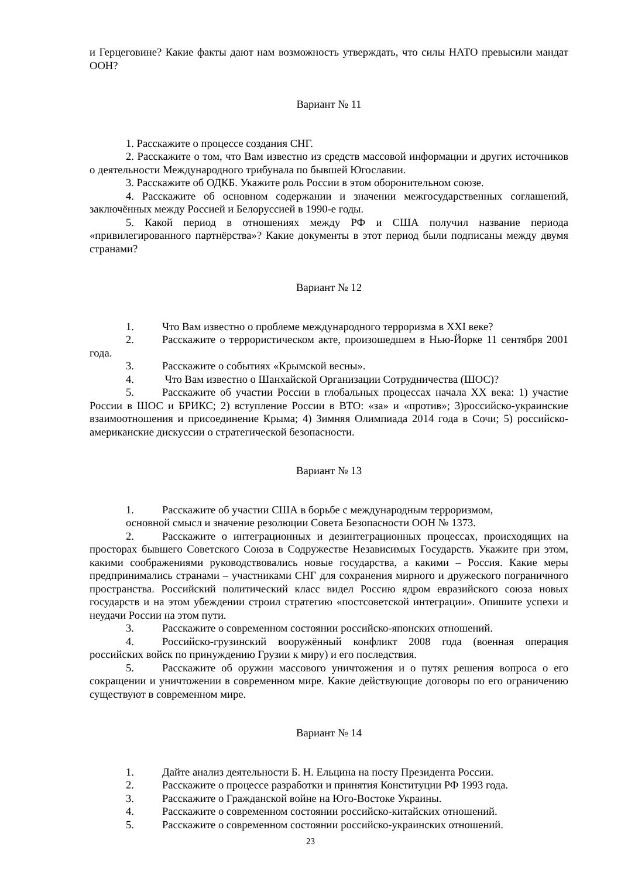и Герцеговине? Какие факты дают нам возможность утверждать, что силы НАТО превысили мандат ООН?
Вариант № 11
1. Расскажите о процессе создания СНГ.
2. Расскажите о том, что Вам известно из средств массовой информации и других источников о деятельности Международного трибунала по бывшей Югославии.
3. Расскажите об ОДКБ. Укажите роль России в этом оборонительном союзе.
4. Расскажите об основном содержании и значении межгосударственных соглашений, заключённых между Россией и Белоруссией в 1990-е годы.
5. Какой период в отношениях между РФ и США получил название периода «привилегированного партнёрства»? Какие документы в этот период были подписаны между двумя странами?
Вариант № 12
1. Что Вам известно о проблеме международного терроризма в XXI веке?
2. Расскажите о террористическом акте, произошедшем в Нью-Йорке 11 сентября 2001 года.
3. Расскажите о событиях «Крымской весны».
4. Что Вам известно о Шанхайской Организации Сотрудничества (ШОС)?
5. Расскажите об участии России в глобальных процессах начала XX века: 1) участие России в ШОС и БРИКС; 2) вступление России в ВТО: «за» и «против»; 3)российско-украинские взаимоотношения и присоединение Крыма; 4) Зимняя Олимпиада 2014 года в Сочи; 5) российско-американские дискуссии о стратегической безопасности.
Вариант № 13
1. Расскажите об участии США в борьбе с международным терроризмом,
основной смысл и значение резолюции Совета Безопасности ООН № 1373.
2. Расскажите о интеграционных и дезинтеграционных процессах, происходящих на просторах бывшего Советского Союза в Содружестве Независимых Государств. Укажите при этом, какими соображениями руководствовались новые государства, а какими – Россия. Какие меры предпринимались странами – участниками СНГ для сохранения мирного и дружеского пограничного пространства. Российский политический класс видел Россию ядром евразийского союза новых государств и на этом убеждении строил стратегию «постсоветской интеграции». Опишите успехи и неудачи России на этом пути.
3. Расскажите о современном состоянии российско-японских отношений.
4. Российско-грузинский вооружённый конфликт 2008 года (военная операция российских войск по принуждению Грузии к миру) и его последствия.
5. Расскажите об оружии массового уничтожения и о путях решения вопроса о его сокращении и уничтожении в современном мире. Какие действующие договоры по его ограничению существуют в современном мире.
Вариант № 14
1. Дайте анализ деятельности Б. Н. Ельцина на посту Президента России.
2. Расскажите о процессе разработки и принятия Конституции РФ 1993 года.
3. Расскажите о Гражданской войне на Юго-Востоке Украины.
4. Расскажите о современном состоянии российско-китайских отношений.
5. Расскажите о современном состоянии российско-украинских отношений.
23